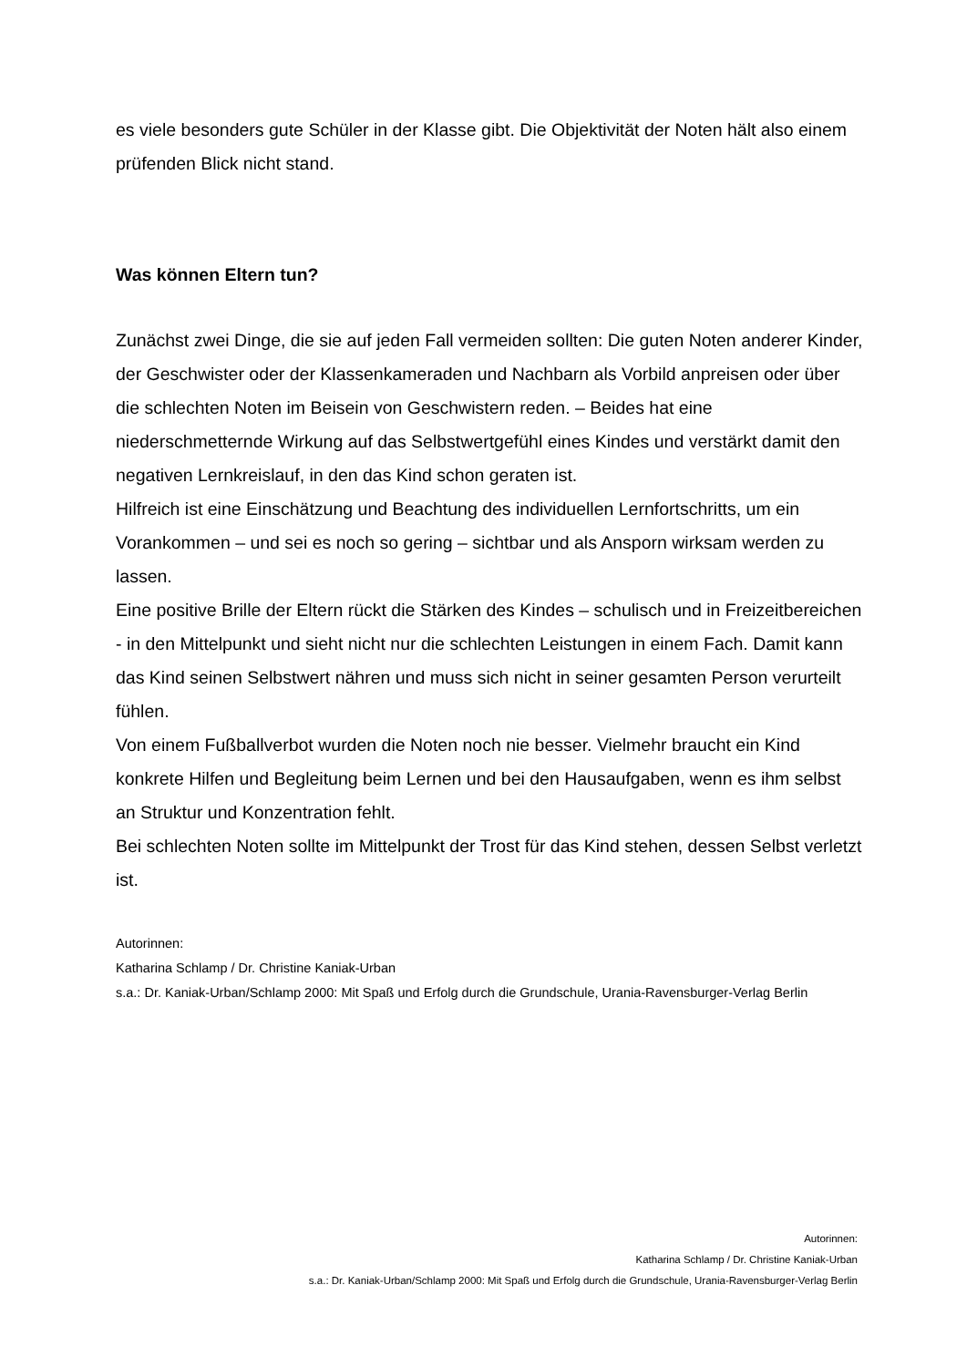es viele besonders gute Schüler in der Klasse gibt. Die Objektivität der Noten hält also einem prüfenden Blick nicht stand.
Was können Eltern tun?
Zunächst zwei Dinge, die sie auf jeden Fall vermeiden sollten: Die guten Noten anderer Kinder, der Geschwister oder der Klassenkameraden und Nachbarn als Vorbild anpreisen oder über die schlechten Noten im Beisein von Geschwistern reden. – Beides hat eine niederschmetternde Wirkung auf das Selbstwertgefühl eines Kindes und verstärkt damit den negativen Lernkreislauf, in den das Kind schon geraten ist.
Hilfreich ist eine Einschätzung und Beachtung des individuellen Lernfortschritts, um ein Vorankommen – und sei es noch so gering – sichtbar und als Ansporn wirksam werden zu lassen.
Eine positive Brille der Eltern rückt die Stärken des Kindes – schulisch und in Freizeitbereichen - in den Mittelpunkt und sieht nicht nur die schlechten Leistungen in einem Fach. Damit kann das Kind seinen Selbstwert nähren und muss sich nicht in seiner gesamten Person verurteilt fühlen.
Von einem Fußballverbot wurden die Noten noch nie besser. Vielmehr braucht ein Kind konkrete Hilfen und Begleitung beim Lernen und bei den Hausaufgaben, wenn es ihm selbst an Struktur und Konzentration fehlt.
Bei schlechten Noten sollte im Mittelpunkt der Trost für das Kind stehen, dessen Selbst verletzt ist.
Autorinnen:
Katharina Schlamp / Dr. Christine Kaniak-Urban
s.a.: Dr. Kaniak-Urban/Schlamp 2000: Mit Spaß und Erfolg durch die Grundschule, Urania-Ravensburger-Verlag Berlin
Autorinnen:
Katharina Schlamp / Dr. Christine Kaniak-Urban
s.a.: Dr. Kaniak-Urban/Schlamp 2000: Mit Spaß und Erfolg durch die Grundschule, Urania-Ravensburger-Verlag Berlin